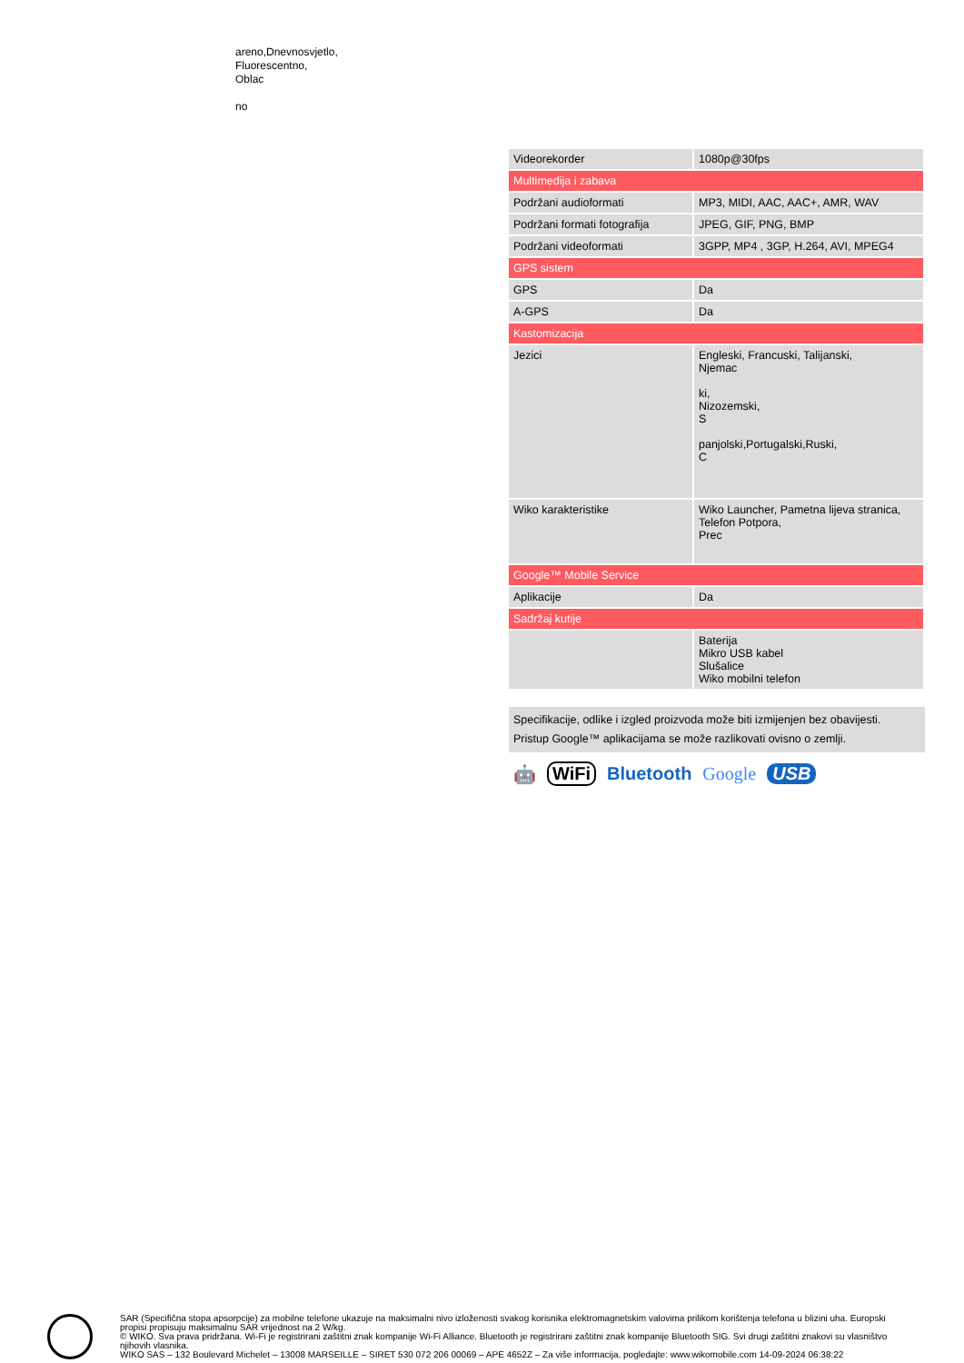areno,Dnevnosvjetlo,
Fluorescentno,
Oblac
no
| Videorekorder | 1080p@30fps |
| Multimedija i zabava | |
| Podržani audioformati | MP3, MIDI, AAC, AAC+, AMR, WAV |
| Podržani formati fotografija | JPEG, GIF, PNG, BMP |
| Podržani videoformati | 3GPP, MP4 , 3GP, H.264, AVI, MPEG4 |
| GPS sistem | |
| GPS | Da |
| A-GPS | Da |
| Kastomizacija | |
| Jezici | Engleski, Francuski, Talijanski, Njemac ki, Nizozemski, S panjolski,Portugalski,Ruski, C |
| Wiko karakteristike | Wiko Launcher, Pametna lijeva stranica, Telefon Potpora, Prec |
| Google™ Mobile Service | |
| Aplikacije | Da |
| Sadržaj kutije | |
| | Baterija Mikro USB kabel Slušalice Wiko mobilni telefon |
Specifikacije, odlike i izgled proizvoda može biti izmijenjen bez obavijesti.
Pristup Google™ aplikacijama se može razlikovati ovisno o zemlji.
🤖 WiFi Bluetooth Google USB
SAR (Specifična stopa apsorpcije) za mobilne telefone ukazuje na maksimalni nivo izloženosti svakog korisnika elektromagnetskim valovima prilikom korištenja telefona u blizini uha. Europski propisi propisuju maksimalnu SAR vrijednost na 2 W/kg.
© WIKO. Sva prava pridržana. Wi-Fi je registrirani zaštitni znak kompanije Wi-Fi Alliance. Bluetooth je registrirani zaštitni znak kompanije Bluetooth SIG. Svi drugi zaštitni znakovi su vlasništvo njihovih vlasnika.
WIKO SAS – 132 Boulevard Michelet – 13008 MARSEILLE – SIRET 530 072 206 00069 – APE 4652Z – Za više informacija, pogledajte: www.wikomobile.com 14-09-2024 06:38:22